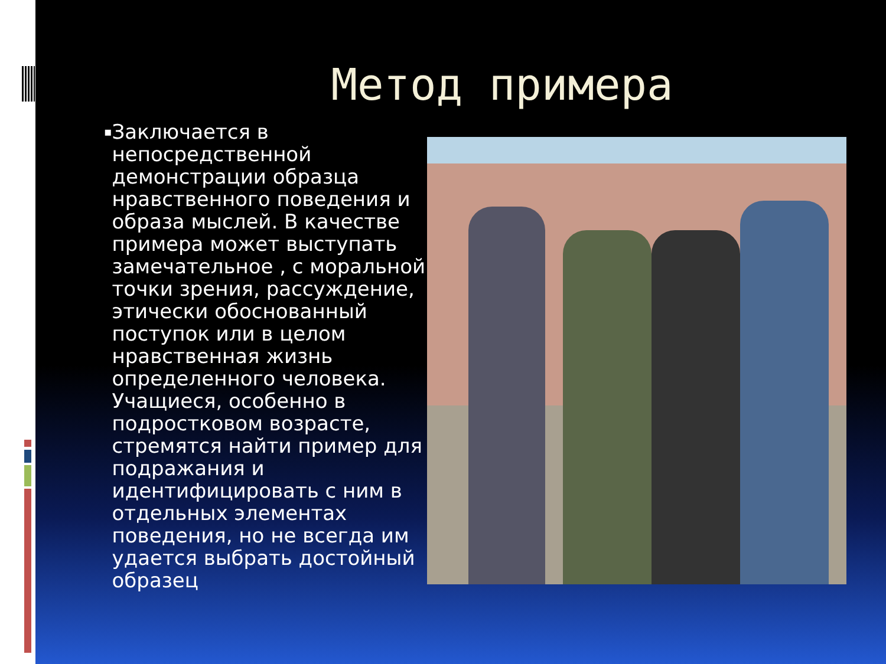Метод примера
▪
Заключается в непосредственной демонстрации образца нравственного поведения и образа мыслей. В качестве примера может выступать замечательное , с моральной точки зрения, рассуждение, этически обоснованный поступок или в целом нравственная жизнь определенного человека. Учащиеся, особенно в подростковом возрасте, стремятся найти пример для подражания и идентифицировать с ним в отдельных элементах поведения, но не всегда им удается выбрать достойный образец